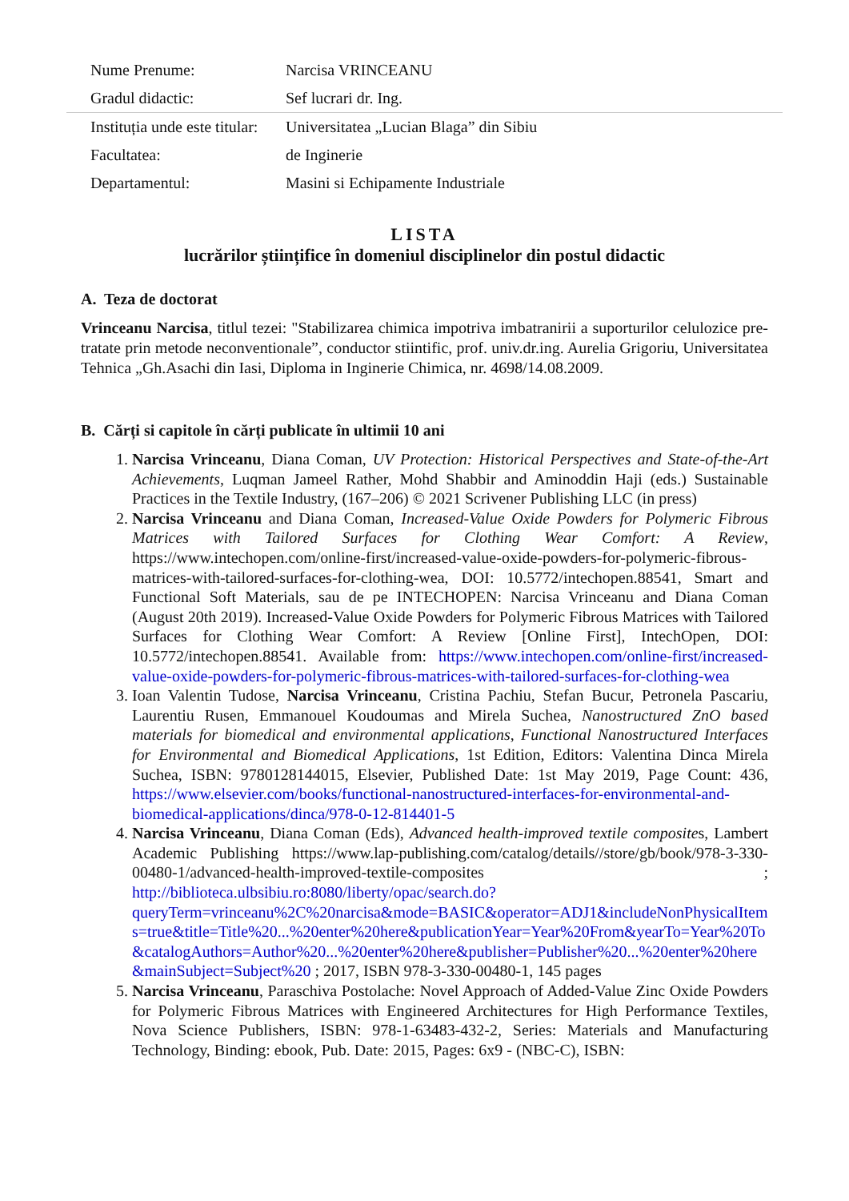| Nume Prenume: | Narcisa VRINCEANU |
| Gradul didactic: | Sef lucrari dr. Ing. |
| Instituția unde este titular: | Universitatea „Lucian Blaga” din Sibiu |
| Facultatea: | de Inginerie |
| Departamentul: | Masini si Echipamente Industriale |
LISTA
lucrărilor științifice în domeniul disciplinelor din postul didactic
A. Teza de doctorat
Vrinceanu Narcisa, titlul tezei: "Stabilizarea chimica impotriva imbatranirii a suporturilor celulozice pre-tratate prin metode neconventionale”, conductor stiintific, prof. univ.dr.ing. Aurelia Grigoriu, Universitatea Tehnica „Gh.Asachi din Iasi, Diploma in Inginerie Chimica, nr. 4698/14.08.2009.
B. Cărți si capitole în cărți publicate în ultimii 10 ani
1. Narcisa Vrinceanu, Diana Coman, UV Protection: Historical Perspectives and State-of-the-Art Achievements, Luqman Jameel Rather, Mohd Shabbir and Aminoddin Haji (eds.) Sustainable Practices in the Textile Industry, (167–206) © 2021 Scrivener Publishing LLC (in press)
2. Narcisa Vrinceanu and Diana Coman, Increased-Value Oxide Powders for Polymeric Fibrous Matrices with Tailored Surfaces for Clothing Wear Comfort: A Review, https://www.intechopen.com/online-first/increased-value-oxide-powders-for-polymeric-fibrous-matrices-with-tailored-surfaces-for-clothing-wea, DOI: 10.5772/intechopen.88541, Smart and Functional Soft Materials, sau de pe INTECHOPEN: Narcisa Vrinceanu and Diana Coman (August 20th 2019). Increased-Value Oxide Powders for Polymeric Fibrous Matrices with Tailored Surfaces for Clothing Wear Comfort: A Review [Online First], IntechOpen, DOI: 10.5772/intechopen.88541. Available from: https://www.intechopen.com/online-first/increased-value-oxide-powders-for-polymeric-fibrous-matrices-with-tailored-surfaces-for-clothing-wea
3. Ioan Valentin Tudose, Narcisa Vrinceanu, Cristina Pachiu, Stefan Bucur, Petronela Pascariu, Laurentiu Rusen, Emmanouel Koudoumas and Mirela Suchea, Nanostructured ZnO based materials for biomedical and environmental applications, Functional Nanostructured Interfaces for Environmental and Biomedical Applications, 1st Edition, Editors: Valentina Dinca Mirela Suchea, ISBN: 9780128144015, Elsevier, Published Date: 1st May 2019, Page Count: 436, https://www.elsevier.com/books/functional-nanostructured-interfaces-for-environmental-and-biomedical-applications/dinca/978-0-12-814401-5
4. Narcisa Vrinceanu, Diana Coman (Eds), Advanced health-improved textile composites, Lambert Academic Publishing https://www.lap-publishing.com/catalog/details//store/gb/book/978-3-330-00480-1/advanced-health-improved-textile-composites ; http://biblioteca.ulbsibiu.ro:8080/liberty/opac/search.do?queryTerm=vrinceanu%2C%20narcisa&mode=BASIC&operator=ADJ1&includeNonPhysicalItems=true&title=Title%20...%20enter%20here&publicationYear=Year%20From&yearTo=Year%20To&catalogAuthors=Author%20...%20enter%20here&publisher=Publisher%20...%20enter%20here&mainSubject=Subject%20 ; 2017, ISBN 978-3-330-00480-1, 145 pages
5. Narcisa Vrinceanu, Paraschiva Postolache: Novel Approach of Added-Value Zinc Oxide Powders for Polymeric Fibrous Matrices with Engineered Architectures for High Performance Textiles, Nova Science Publishers, ISBN: 978-1-63483-432-2, Series: Materials and Manufacturing Technology, Binding: ebook, Pub. Date: 2015, Pages: 6x9 - (NBC-C), ISBN: